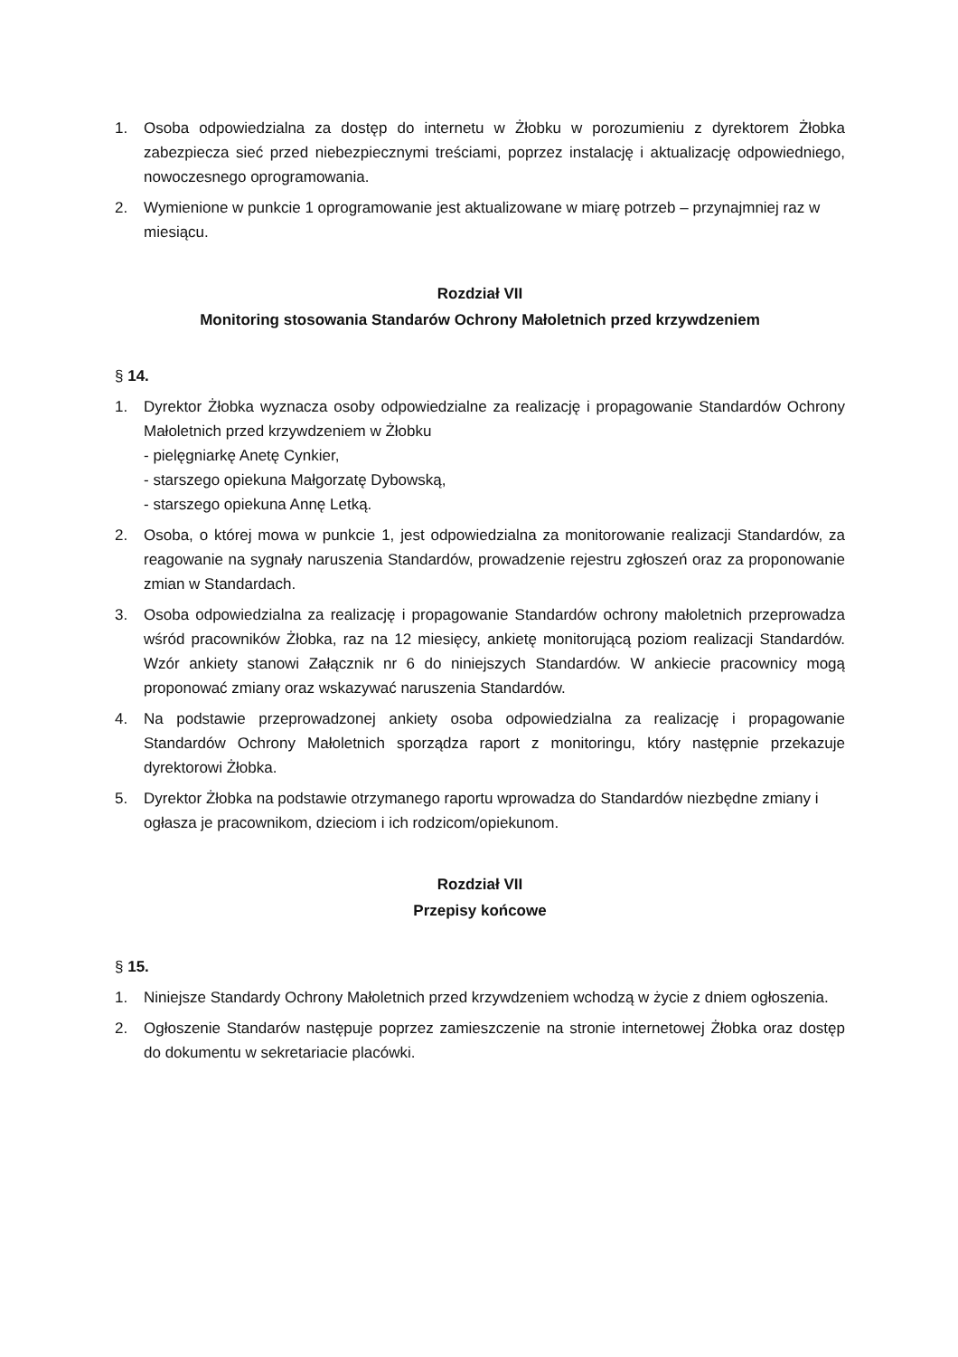1. Osoba odpowiedzialna za dostęp do internetu w Żłobku w porozumieniu z dyrektorem Żłobka zabezpiecza sieć przed niebezpiecznymi treściami, poprzez instalację i aktualizację odpowiedniego, nowoczesnego oprogramowania.
2. Wymienione w punkcie 1 oprogramowanie jest aktualizowane w miarę potrzeb – przynajmniej raz w miesiącu.
Rozdział VII
Monitoring stosowania Standarów Ochrony Małoletnich przed krzywdzeniem
§ 14.
1. Dyrektor Żłobka wyznacza osoby odpowiedzialne za realizację i propagowanie Standardów Ochrony Małoletnich przed krzywdzeniem w Żłobku
- pielęgniarkę Anetę Cynkier,
- starszego opiekuna Małgorzatę Dybowską,
- starszego opiekuna Annę Letką.
2. Osoba, o której mowa w punkcie 1, jest odpowiedzialna za monitorowanie realizacji Standardów, za reagowanie na sygnały naruszenia Standardów, prowadzenie rejestru zgłoszeń oraz za proponowanie zmian w Standardach.
3. Osoba odpowiedzialna za realizację i propagowanie Standardów ochrony małoletnich przeprowadza wśród pracowników Żłobka, raz na 12 miesięcy, ankietę monitorującą poziom realizacji Standardów. Wzór ankiety stanowi Załącznik nr 6 do niniejszych Standardów. W ankiecie pracownicy mogą proponować zmiany oraz wskazywać naruszenia Standardów.
4. Na podstawie przeprowadzonej ankiety osoba odpowiedzialna za realizację i propagowanie Standardów Ochrony Małoletnich sporządza raport z monitoringu, który następnie przekazuje dyrektorowi Żłobka.
5. Dyrektor Żłobka na podstawie otrzymanego raportu wprowadza do Standardów niezbędne zmiany i ogłasza je pracownikom, dzieciom i ich rodzicom/opiekunom.
Rozdział VII
Przepisy końcowe
§ 15.
1. Niniejsze Standardy Ochrony Małoletnich przed krzywdzeniem wchodzą w życie z dniem ogłoszenia.
2. Ogłoszenie Standarów następuje poprzez zamieszczenie na stronie internetowej Żłobka oraz dostęp do dokumentu w sekretariacie placówki.